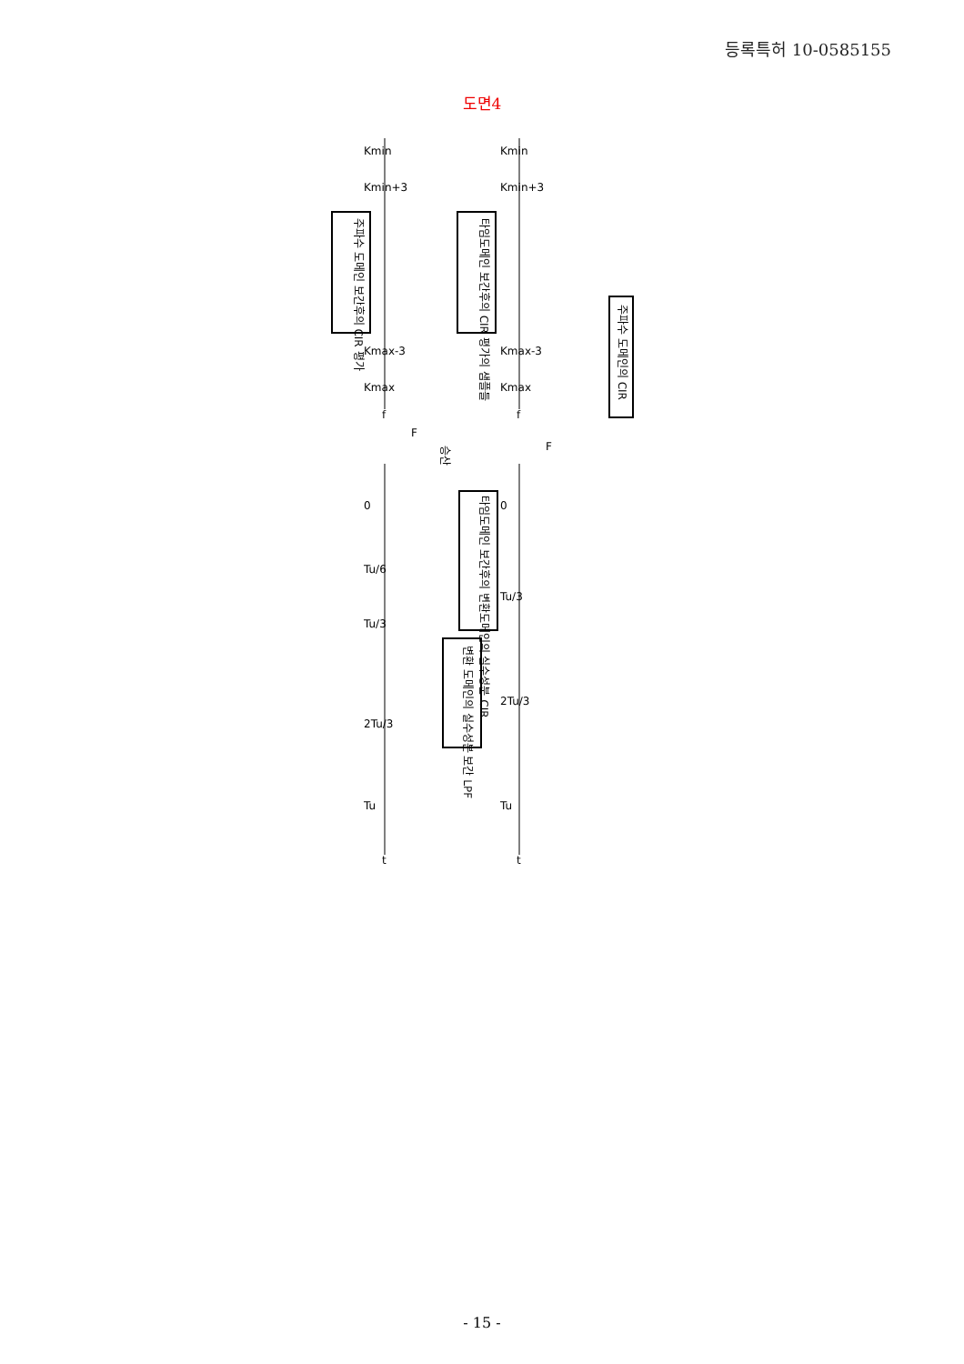등록특허 10-0585155
도면4
주파수 도메인 보간후의 CIR 평가
타임도메인 보간후의 CIR 평가의 샘플들
주파수 도메인의 CIR
타임도메인 보간후의 변환도메인의 실수성분 CIR
변환 도메인의 실수성분 보간 LPF
승산
0
Tu/6
Tu/3
2Tu/3
Tu
0
Tu/3
2Tu/3
Tu
Kmin
Kmin+3
Kmax-3
Kmax
Kmin
Kmin+3
Kmax-3
Kmax
f
f
t
t
F
F
- 15 -